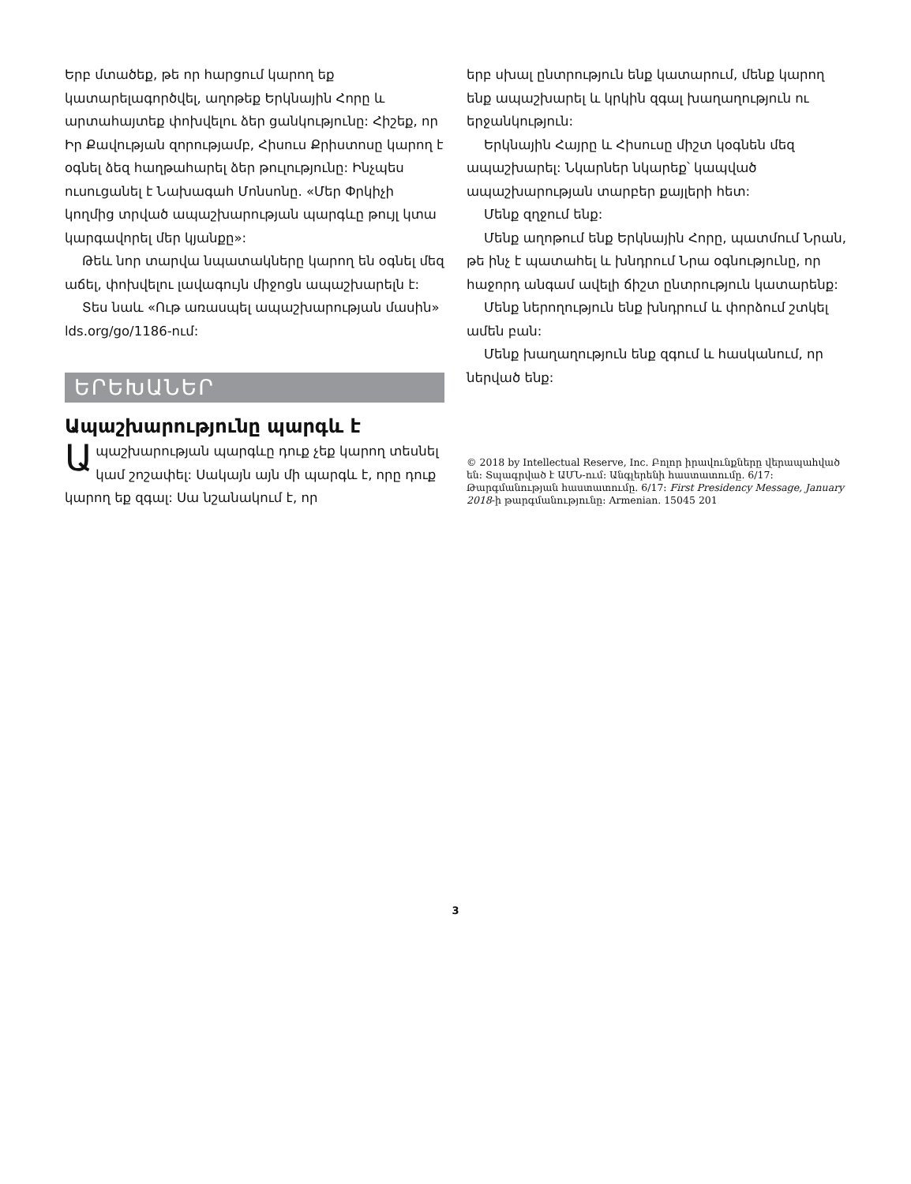Երբ մտածեք, թե որ հարցում կարող եք կատարելագործվել, աղոթեք Երկնային Հորը և արտահայտեք փոխվելու ձեր ցանկությունը: Հիշեք, որ Իր Քավության զորությամբ, Հիսուս Քրիստոսը կարող է օգնել ձեզ հաղթահարել ձեր թուլությունը: Ինչպես ուսուցանել է Նախագահ Մոնսոնը. «Մեր Փրկիչի կողմից տրված ապաշխարության պարգևը թույլ կտա կարգավորել մեր կյանքը»:
Թեև նոր տարվա նպատակները կարող են օգնել մեզ աճել, փոխվելու լավագույն միջոցն ապաշխարելն է:
Տես նաև «Ութ առասպել ապաշխարության մասին» lds.org/go/1186-ում:
ԵՐԵԽԱՆԵՐ
Ապաշխարությունը պարգև է
Ապաշխարության պարգևը դուք չեք կարող տեսնել կամ շոշափել: Սակայն այն մի պարգև է, որը դուք կարող եք զգալ: Սա նշանակում է, որ
երբ սխալ ընտրություն ենք կատարում, մենք կարող ենք ապաշխարել և կրկին զգալ խաղաղություն ու երջանկություն:
Երկնային Հայրը և Հիսուսը միշտ կօգնեն մեզ ապաշխարել: Նկարներ նկարեք՝ կապված ապաշխարության տարբեր քայլերի հետ:
Մենք զղջում ենք:
Մենք աղոթում ենք Երկնային Հորը, պատմում Նրան, թե ինչ է պատահել և խնդրում Նրա օգնությունը, որ հաջորդ անգամ ավելի ճիշտ ընտրություն կատարենք:
Մենք ներողություն ենք խնդրում և փորձում շտկել ամեն բան:
Մենք խաղաղություն ենք զգում և հասկանում, որ ներված ենք:
© 2018 by Intellectual Reserve, Inc. Բոլոր իրավունքները վերապահված են: Տպագրված է ԱՄՆ-ում: Անգլերենի հաստատումը. 6/17: Թարգմանության հաստատումը. 6/17: First Presidency Message, January 2018-ի թարգմանությունը: Armenian. 15045 201
3